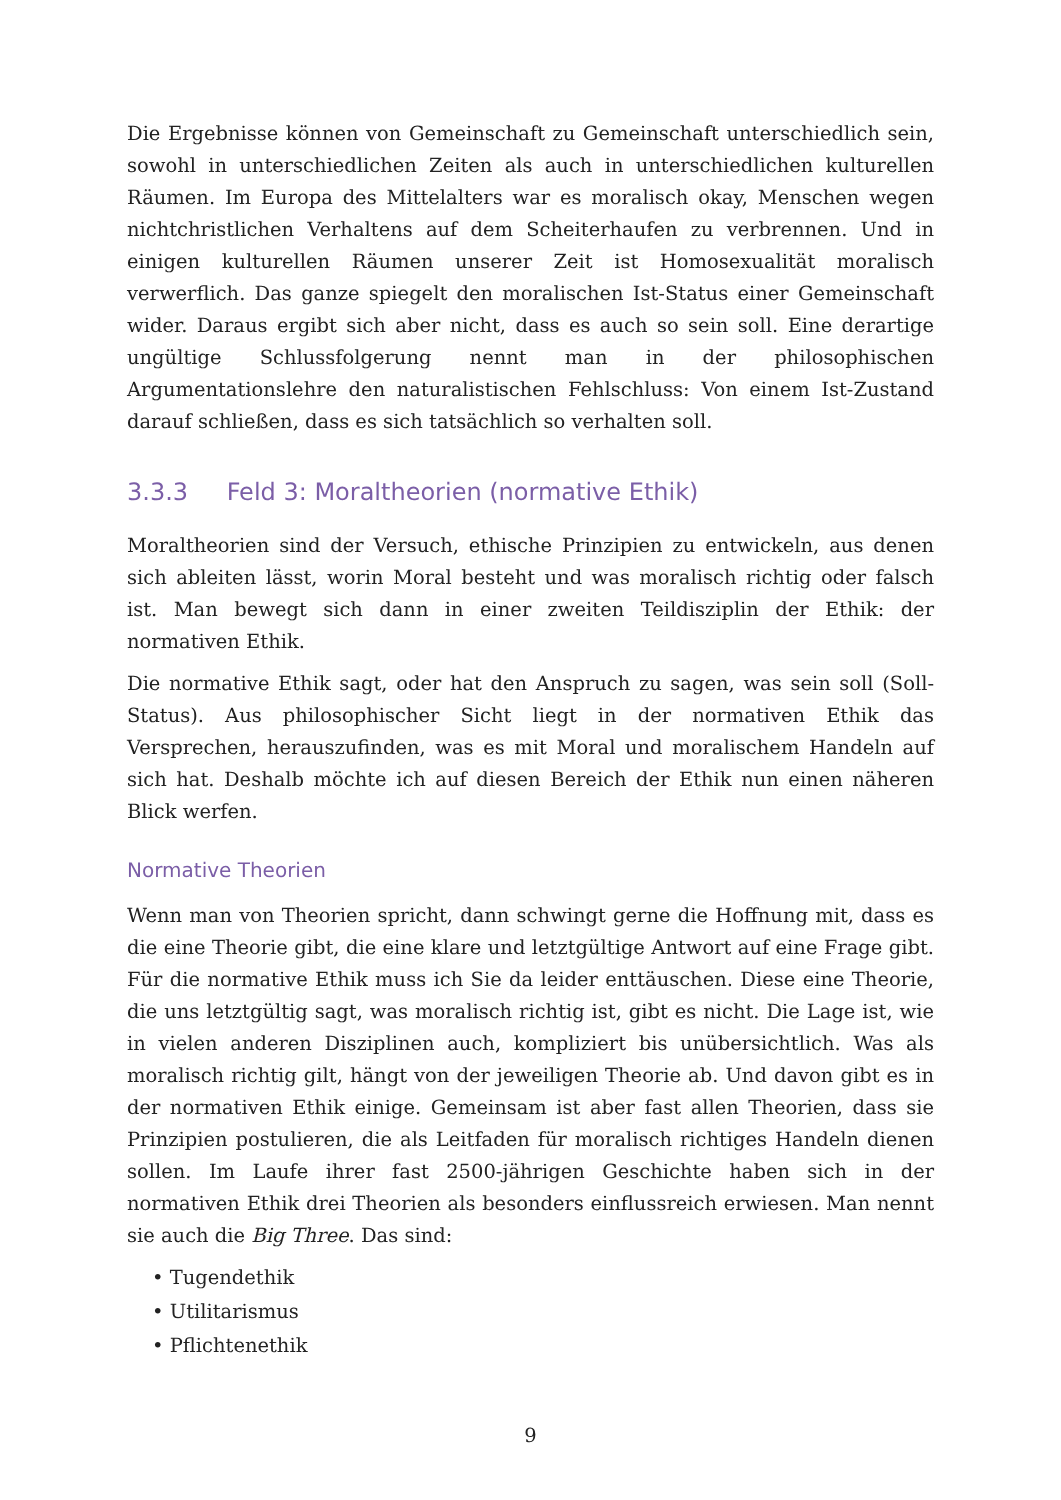Die Ergebnisse können von Gemeinschaft zu Gemeinschaft unterschiedlich sein, sowohl in unterschiedlichen Zeiten als auch in unterschiedlichen kulturellen Räumen. Im Europa des Mittelalters war es moralisch okay, Menschen wegen nichtchristlichen Verhaltens auf dem Scheiterhaufen zu verbrennen. Und in einigen kulturellen Räumen unserer Zeit ist Homosexualität moralisch verwerflich. Das ganze spiegelt den moralischen Ist-Status einer Gemeinschaft wider. Daraus ergibt sich aber nicht, dass es auch so sein soll. Eine derartige ungültige Schlussfolgerung nennt man in der philosophischen Argumentationslehre den naturalistischen Fehlschluss: Von einem Ist-Zustand darauf schließen, dass es sich tatsächlich so verhalten soll.
3.3.3 Feld 3: Moraltheorien (normative Ethik)
Moraltheorien sind der Versuch, ethische Prinzipien zu entwickeln, aus denen sich ableiten lässt, worin Moral besteht und was moralisch richtig oder falsch ist. Man bewegt sich dann in einer zweiten Teildisziplin der Ethik: der normativen Ethik.
Die normative Ethik sagt, oder hat den Anspruch zu sagen, was sein soll (Soll-Status). Aus philosophischer Sicht liegt in der normativen Ethik das Versprechen, herauszufinden, was es mit Moral und moralischem Handeln auf sich hat. Deshalb möchte ich auf diesen Bereich der Ethik nun einen näheren Blick werfen.
Normative Theorien
Wenn man von Theorien spricht, dann schwingt gerne die Hoffnung mit, dass es die eine Theorie gibt, die eine klare und letztgültige Antwort auf eine Frage gibt. Für die normative Ethik muss ich Sie da leider enttäuschen. Diese eine Theorie, die uns letztgültig sagt, was moralisch richtig ist, gibt es nicht. Die Lage ist, wie in vielen anderen Disziplinen auch, kompliziert bis unübersichtlich. Was als moralisch richtig gilt, hängt von der jeweiligen Theorie ab. Und davon gibt es in der normativen Ethik einige. Gemeinsam ist aber fast allen Theorien, dass sie Prinzipien postulieren, die als Leitfaden für moralisch richtiges Handeln dienen sollen. Im Laufe ihrer fast 2500-jährigen Geschichte haben sich in der normativen Ethik drei Theorien als besonders einflussreich erwiesen. Man nennt sie auch die Big Three. Das sind:
• Tugendethik
• Utilitarismus
• Pflichtenethik
9